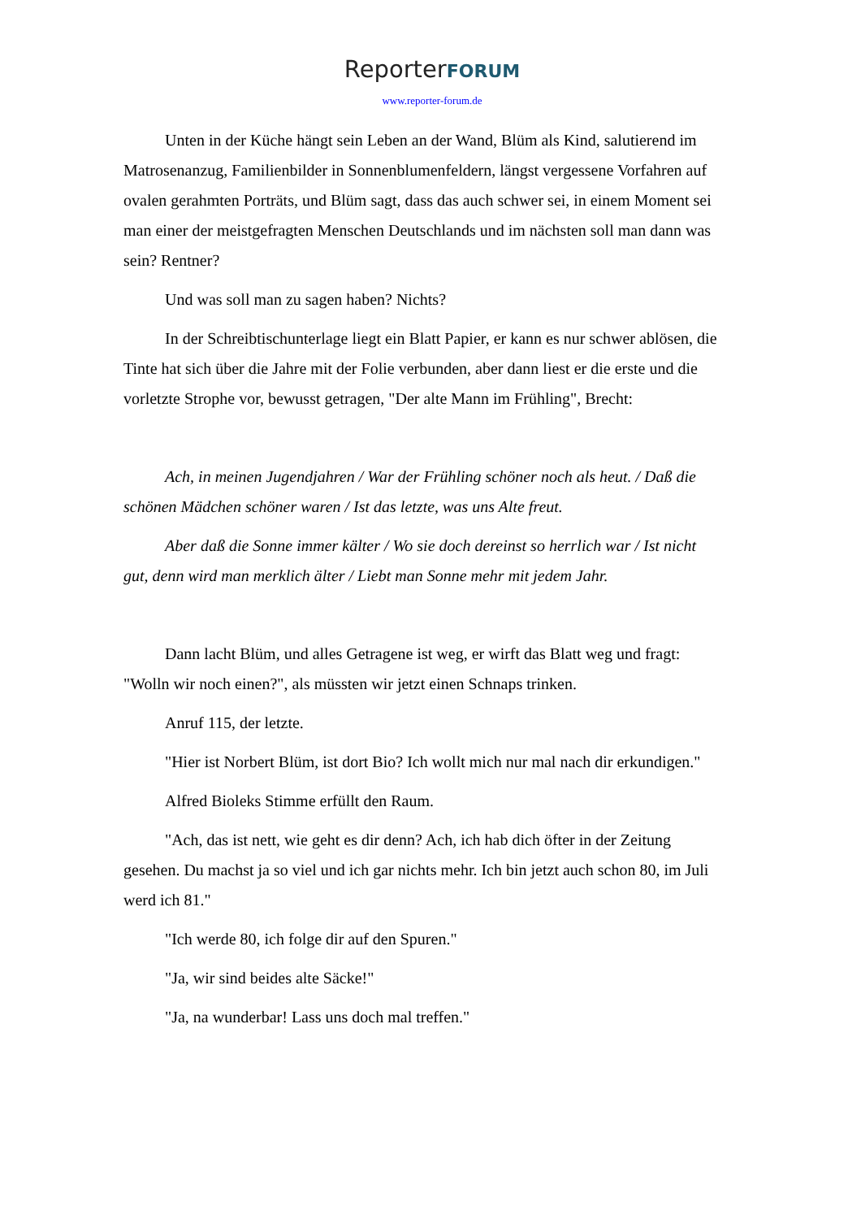ReporterFORUM
www.reporter-forum.de
Unten in der Küche hängt sein Leben an der Wand, Blüm als Kind, salutierend im Matrosenanzug, Familienbilder in Sonnenblumenfeldern, längst vergessene Vorfahren auf ovalen gerahmten Porträts, und Blüm sagt, dass das auch schwer sei, in einem Moment sei man einer der meistgefragten Menschen Deutschlands und im nächsten soll man dann was sein? Rentner?
Und was soll man zu sagen haben? Nichts?
In der Schreibtischunterlage liegt ein Blatt Papier, er kann es nur schwer ablösen, die Tinte hat sich über die Jahre mit der Folie verbunden, aber dann liest er die erste und die vorletzte Strophe vor, bewusst getragen, "Der alte Mann im Frühling", Brecht:
Ach, in meinen Jugendjahren / War der Frühling schöner noch als heut. / Daß die schönen Mädchen schöner waren / Ist das letzte, was uns Alte freut.
Aber daß die Sonne immer kälter / Wo sie doch dereinst so herrlich war / Ist nicht gut, denn wird man merklich älter / Liebt man Sonne mehr mit jedem Jahr.
Dann lacht Blüm, und alles Getragene ist weg, er wirft das Blatt weg und fragt: "Wolln wir noch einen?", als müssten wir jetzt einen Schnaps trinken.
Anruf 115, der letzte.
"Hier ist Norbert Blüm, ist dort Bio? Ich wollt mich nur mal nach dir erkundigen."
Alfred Bioleks Stimme erfüllt den Raum.
"Ach, das ist nett, wie geht es dir denn? Ach, ich hab dich öfter in der Zeitung gesehen. Du machst ja so viel und ich gar nichts mehr. Ich bin jetzt auch schon 80, im Juli werd ich 81."
"Ich werde 80, ich folge dir auf den Spuren."
"Ja, wir sind beides alte Säcke!"
"Ja, na wunderbar! Lass uns doch mal treffen."